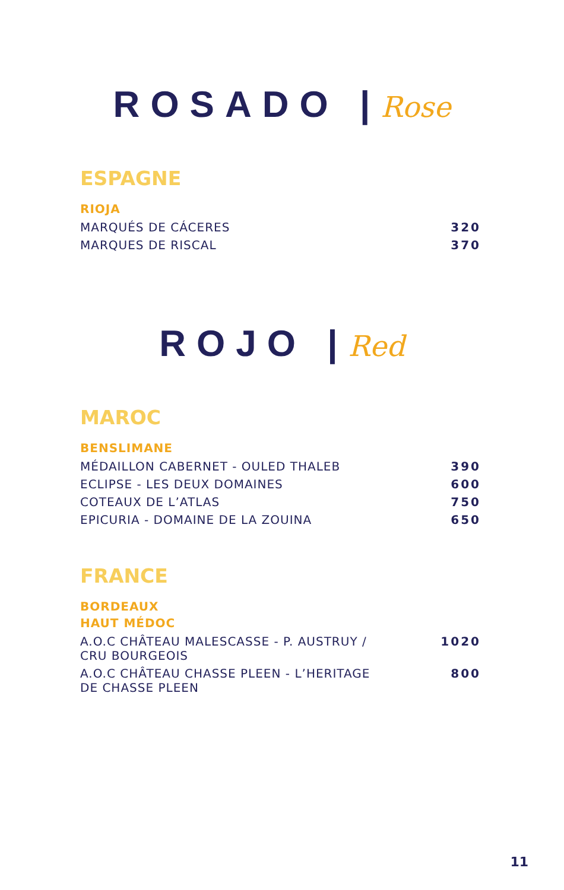ROSADO |Rose
ESPAGNE
RIOJA
| MARQUÉS DE CÁCERES | 320 |
| MARQUES DE RISCAL | 370 |
ROJO |Red
MAROC
BENSLIMANE
| MÉDAILLON CABERNET - OULED THALEB | 390 |
| ECLIPSE - LES DEUX DOMAINES | 600 |
| COTEAUX DE L’ATLAS | 750 |
| EPICURIA - DOMAINE DE LA ZOUINA | 650 |
FRANCE
BORDEAUX
HAUT MÉDOC
| A.O.C CHÂTEAU MALESCASSE - P. AUSTRUY / CRU BOURGEOIS | 1020 |
| A.O.C CHÂTEAU CHASSE PLEEN - L’HERITAGE DE CHASSE PLEEN | 800 |
11